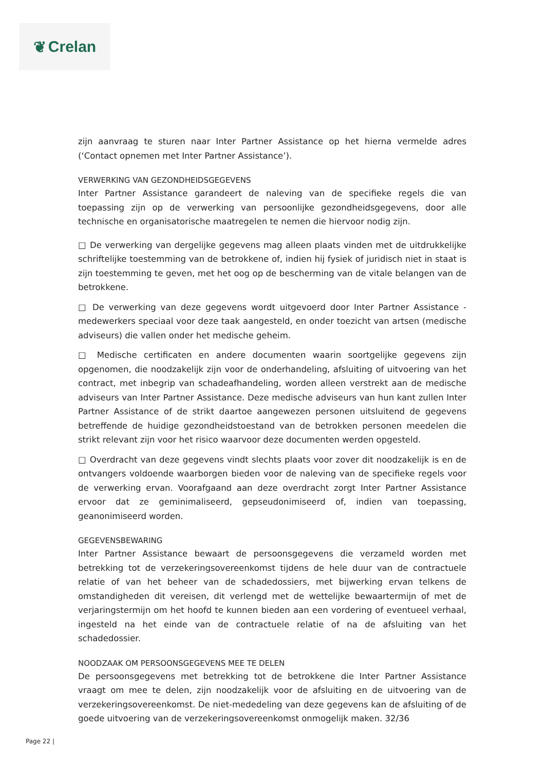❦ Crelan
zijn aanvraag te sturen naar Inter Partner Assistance op het hierna vermelde adres (‘Contact opnemen met Inter Partner Assistance’).
VERWERKING VAN GEZONDHEIDSGEGEVENS
Inter Partner Assistance garandeert de naleving van de specifieke regels die van toepassing zijn op de verwerking van persoonlijke gezondheidsgegevens, door alle technische en organisatorische maatregelen te nemen die hiervoor nodig zijn.
□ De verwerking van dergelijke gegevens mag alleen plaats vinden met de uitdrukkelijke schriftelijke toestemming van de betrokkene of, indien hij fysiek of juridisch niet in staat is zijn toestemming te geven, met het oog op de bescherming van de vitale belangen van de betrokkene.
□ De verwerking van deze gegevens wordt uitgevoerd door Inter Partner Assistance - medewerkers speciaal voor deze taak aangesteld, en onder toezicht van artsen (medische adviseurs) die vallen onder het medische geheim.
□ Medische certificaten en andere documenten waarin soortgelijke gegevens zijn opgenomen, die noodzakelijk zijn voor de onderhandeling, afsluiting of uitvoering van het contract, met inbegrip van schadeafhandeling, worden alleen verstrekt aan de medische adviseurs van Inter Partner Assistance. Deze medische adviseurs van hun kant zullen Inter Partner Assistance of de strikt daartoe aangewezen personen uitsluitend de gegevens betreffende de huidige gezondheidstoestand van de betrokken personen meedelen die strikt relevant zijn voor het risico waarvoor deze documenten werden opgesteld.
□ Overdracht van deze gegevens vindt slechts plaats voor zover dit noodzakelijk is en de ontvangers voldoende waarborgen bieden voor de naleving van de specifieke regels voor de verwerking ervan. Voorafgaand aan deze overdracht zorgt Inter Partner Assistance ervoor dat ze geminimaliseerd, gepseudonimiseerd of, indien van toepassing, geanonimiseerd worden.
GEGEVENSBEWARING
Inter Partner Assistance bewaart de persoonsgegevens die verzameld worden met betrekking tot de verzekeringsovereenkomst tijdens de hele duur van de contractuele relatie of van het beheer van de schadedossiers, met bijwerking ervan telkens de omstandigheden dit vereisen, dit verlengd met de wettelijke bewaartermijn of met de verjaringstermijn om het hoofd te kunnen bieden aan een vordering of eventueel verhaal, ingesteld na het einde van de contractuele relatie of na de afsluiting van het schadedossier.
NOODZAAK OM PERSOONSGEGEVENS MEE TE DELEN
De persoonsgegevens met betrekking tot de betrokkene die Inter Partner Assistance vraagt om mee te delen, zijn noodzakelijk voor de afsluiting en de uitvoering van de verzekeringsovereenkomst. De niet-mededeling van deze gegevens kan de afsluiting of de goede uitvoering van de verzekeringsovereenkomst onmogelijk maken. 32/36
Page 22 |